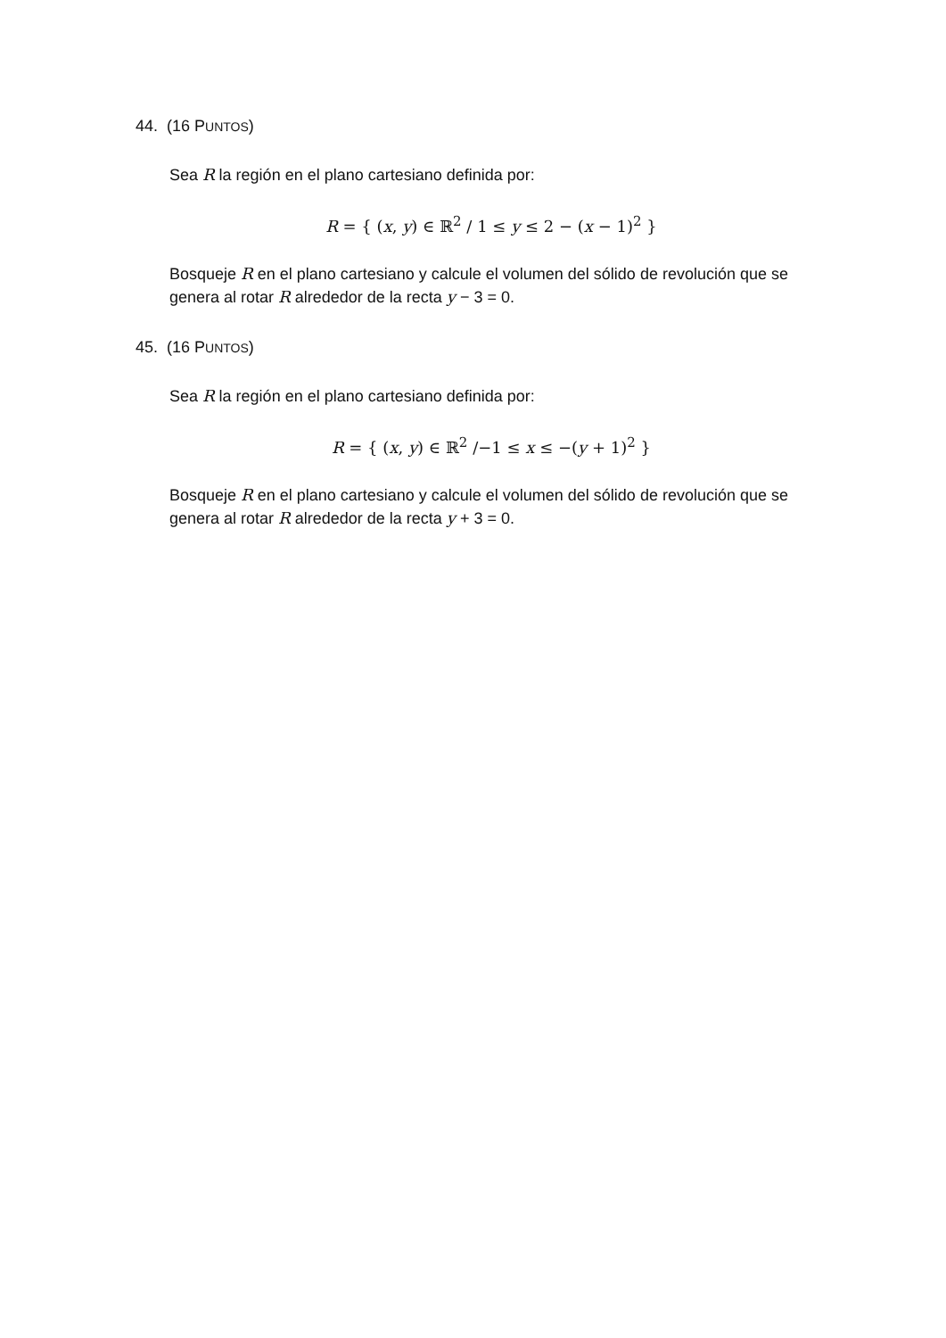44. (16 PUNTOS)
Sea R la región en el plano cartesiano definida por:
R = { (x, y) ∈ ℝ<sup>2</sup> / 1 ≤ y ≤ 2 − (x − 1)<sup>2</sup> }
Bosqueje R en el plano cartesiano y calcule el volumen del sólido de revolución que se genera al rotar R alrededor de la recta y − 3 = 0.
45. (16 PUNTOS)
Sea R la región en el plano cartesiano definida por:
R = { (x, y) ∈ ℝ<sup>2</sup> /−1 ≤ x ≤ −(y + 1)<sup>2</sup> }
Bosqueje R en el plano cartesiano y calcule el volumen del sólido de revolución que se genera al rotar R alrededor de la recta y + 3 = 0.